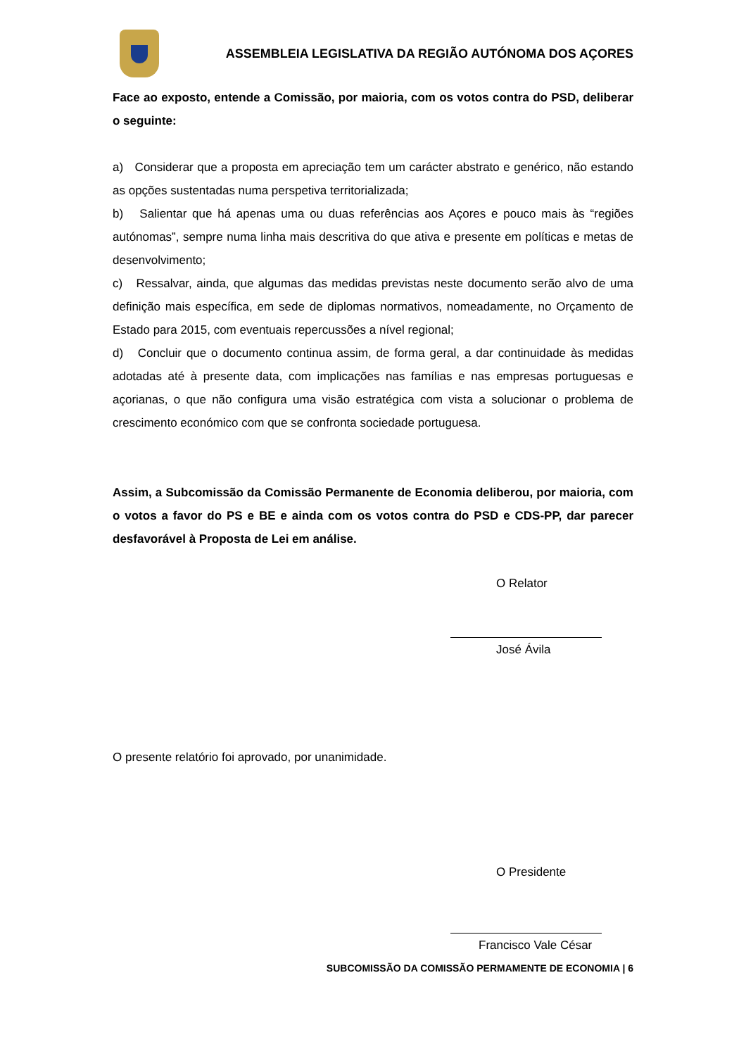ASSEMBLEIA LEGISLATIVA DA REGIÃO AUTÓNOMA DOS AÇORES
Face ao exposto, entende a Comissão, por maioria, com os votos contra do PSD, deliberar o seguinte:
a) Considerar que a proposta em apreciação tem um carácter abstrato e genérico, não estando as opções sustentadas numa perspetiva territorializada;
b) Salientar que há apenas uma ou duas referências aos Açores e pouco mais às “regiões autónomas”, sempre numa linha mais descritiva do que ativa e presente em políticas e metas de desenvolvimento;
c) Ressalvar, ainda, que algumas das medidas previstas neste documento serão alvo de uma definição mais específica, em sede de diplomas normativos, nomeadamente, no Orçamento de Estado para 2015, com eventuais repercussões a nível regional;
d) Concluir que o documento continua assim, de forma geral, a dar continuidade às medidas adotadas até à presente data, com implicações nas famílias e nas empresas portuguesas e açorianas, o que não configura uma visão estratégica com vista a solucionar o problema de crescimento económico com que se confronta sociedade portuguesa.
Assim, a Subcomissão da Comissão Permanente de Economia deliberou, por maioria, com o votos a favor do PS e BE e ainda com os votos contra do PSD e CDS-PP, dar parecer desfavorável à Proposta de Lei em análise.
O Relator
José Ávila
O presente relatório foi aprovado, por unanimidade.
O Presidente
Francisco Vale César
SUBCOMISSÃO DA COMISSÃO PERMAMENTE DE ECONOMIA | 6